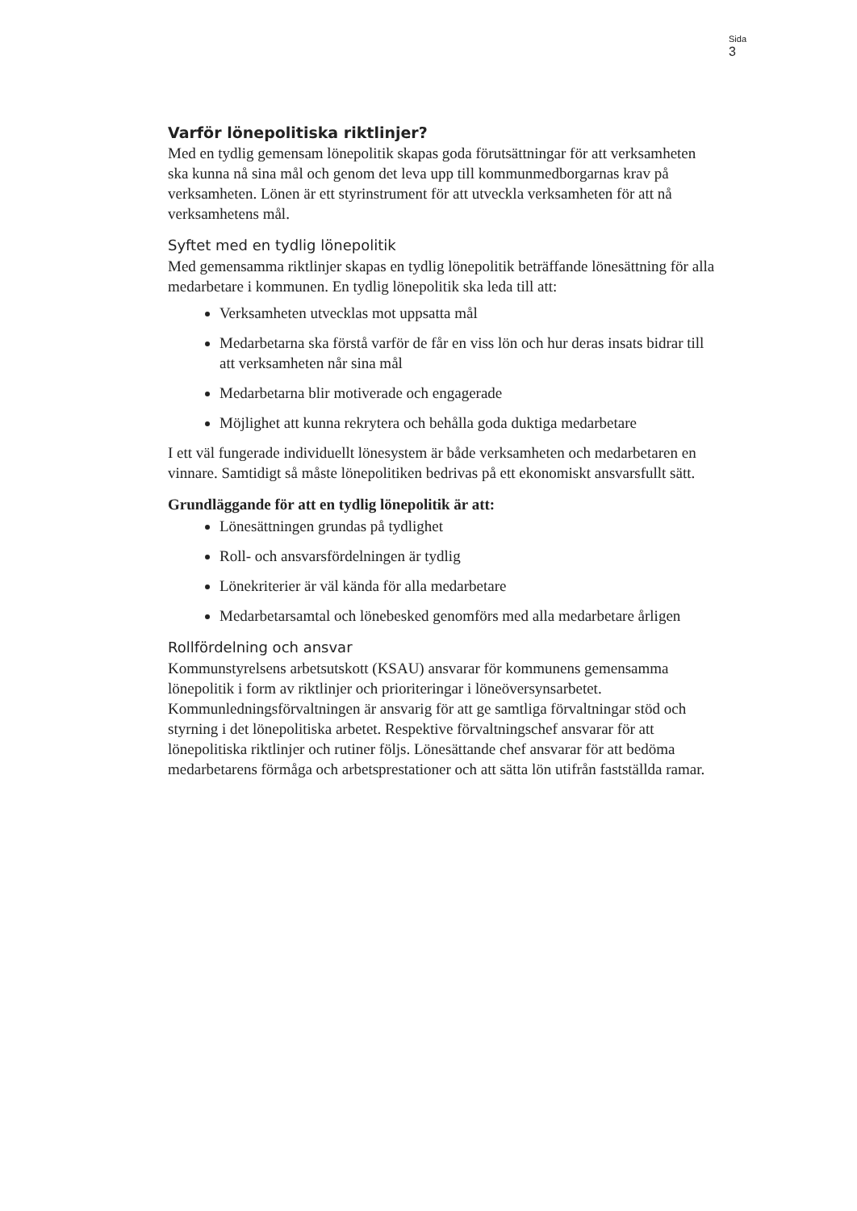Sida
3
Varför lönepolitiska riktlinjer?
Med en tydlig gemensam lönepolitik skapas goda förutsättningar för att verksamheten ska kunna nå sina mål och genom det leva upp till kommunmedborgarnas krav på verksamheten. Lönen är ett styrinstrument för att utveckla verksamheten för att nå verksamhetens mål.
Syftet med en tydlig lönepolitik
Med gemensamma riktlinjer skapas en tydlig lönepolitik beträffande lönesättning för alla medarbetare i kommunen. En tydlig lönepolitik ska leda till att:
Verksamheten utvecklas mot uppsatta mål
Medarbetarna ska förstå varför de får en viss lön och hur deras insats bidrar till att verksamheten når sina mål
Medarbetarna blir motiverade och engagerade
Möjlighet att kunna rekrytera och behålla goda duktiga medarbetare
I ett väl fungerade individuellt lönesystem är både verksamheten och medarbetaren en vinnare. Samtidigt så måste lönepolitiken bedrivas på ett ekonomiskt ansvarsfullt sätt.
Grundläggande för att en tydlig lönepolitik är att:
Lönesättningen grundas på tydlighet
Roll- och ansvarsfördelningen är tydlig
Lönekriterier är väl kända för alla medarbetare
Medarbetarsamtal och lönebesked genomförs med alla medarbetare årligen
Rollfördelning och ansvar
Kommunstyrelsens arbetsutskott (KSAU) ansvarar för kommunens gemensamma lönepolitik i form av riktlinjer och prioriteringar i löneöversynsarbetet. Kommunledningsförvaltningen är ansvarig för att ge samtliga förvaltningar stöd och styrning i det lönepolitiska arbetet. Respektive förvaltningschef ansvarar för att lönepolitiska riktlinjer och rutiner följs. Lönesättande chef ansvarar för att bedöma medarbetarens förmåga och arbetsprestationer och att sätta lön utifrån fastställda ramar.